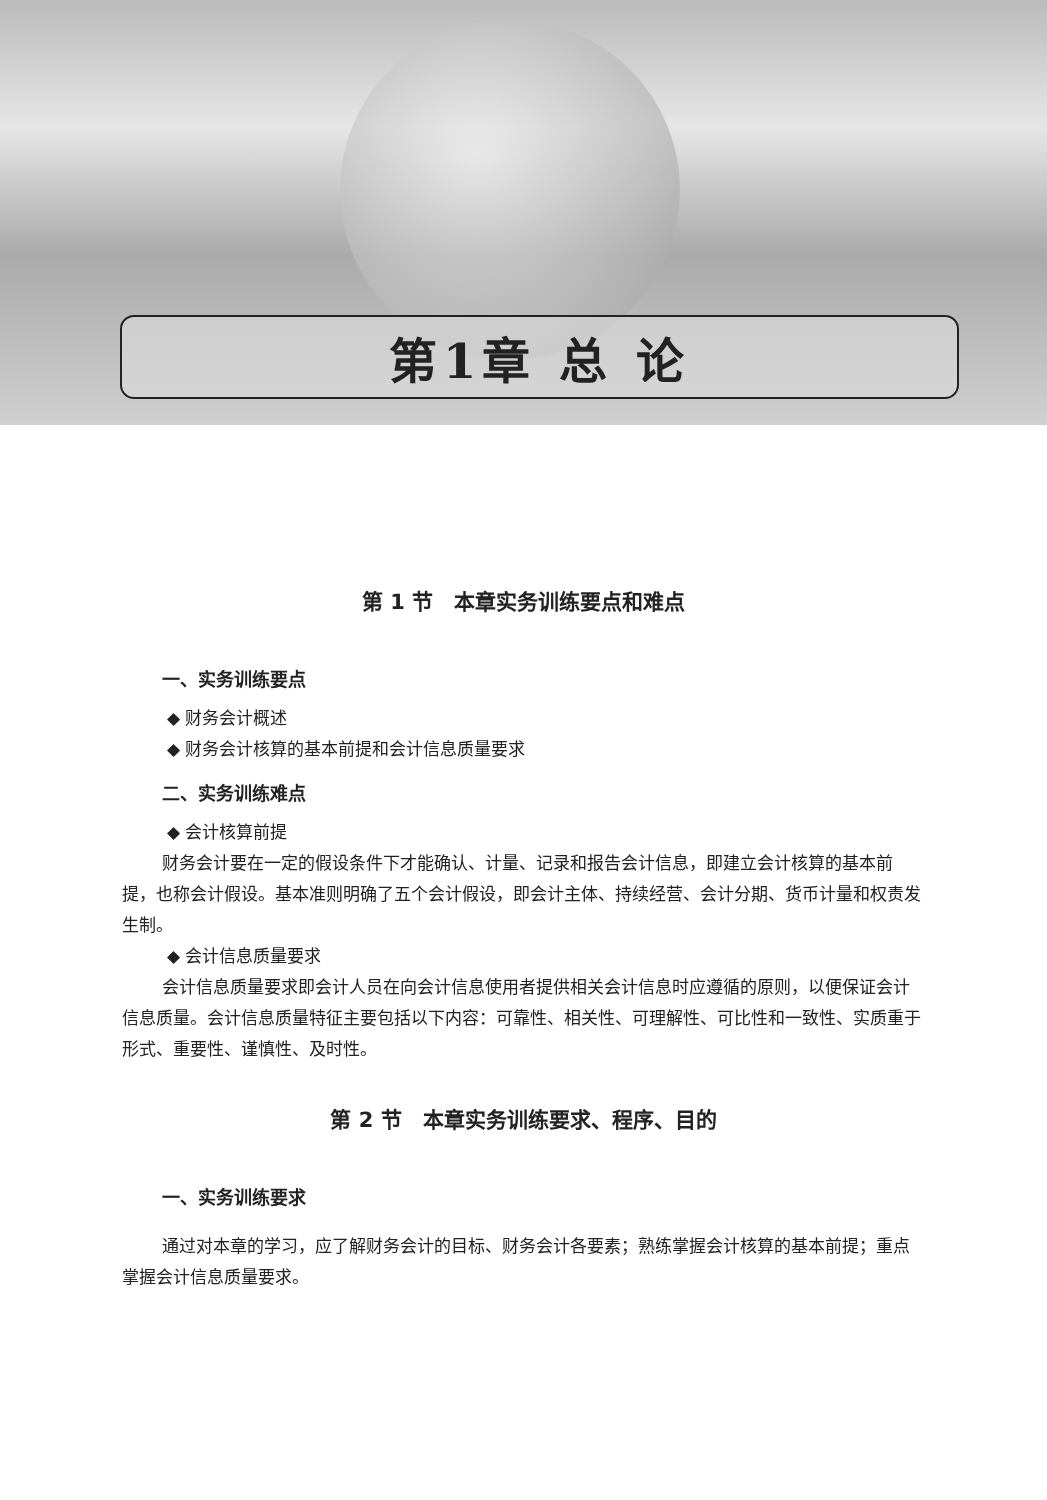第1章 总 论
第 1 节　本章实务训练要点和难点
一、实务训练要点
◆ 财务会计概述
◆ 财务会计核算的基本前提和会计信息质量要求
二、实务训练难点
◆ 会计核算前提
财务会计要在一定的假设条件下才能确认、计量、记录和报告会计信息，即建立会计核算的基本前提，也称会计假设。基本准则明确了五个会计假设，即会计主体、持续经营、会计分期、货币计量和权责发生制。
◆ 会计信息质量要求
会计信息质量要求即会计人员在向会计信息使用者提供相关会计信息时应遵循的原则，以便保证会计信息质量。会计信息质量特征主要包括以下内容：可靠性、相关性、可理解性、可比性和一致性、实质重于形式、重要性、谨慎性、及时性。
第 2 节　本章实务训练要求、程序、目的
一、实务训练要求
通过对本章的学习，应了解财务会计的目标、财务会计各要素；熟练掌握会计核算的基本前提；重点掌握会计信息质量要求。